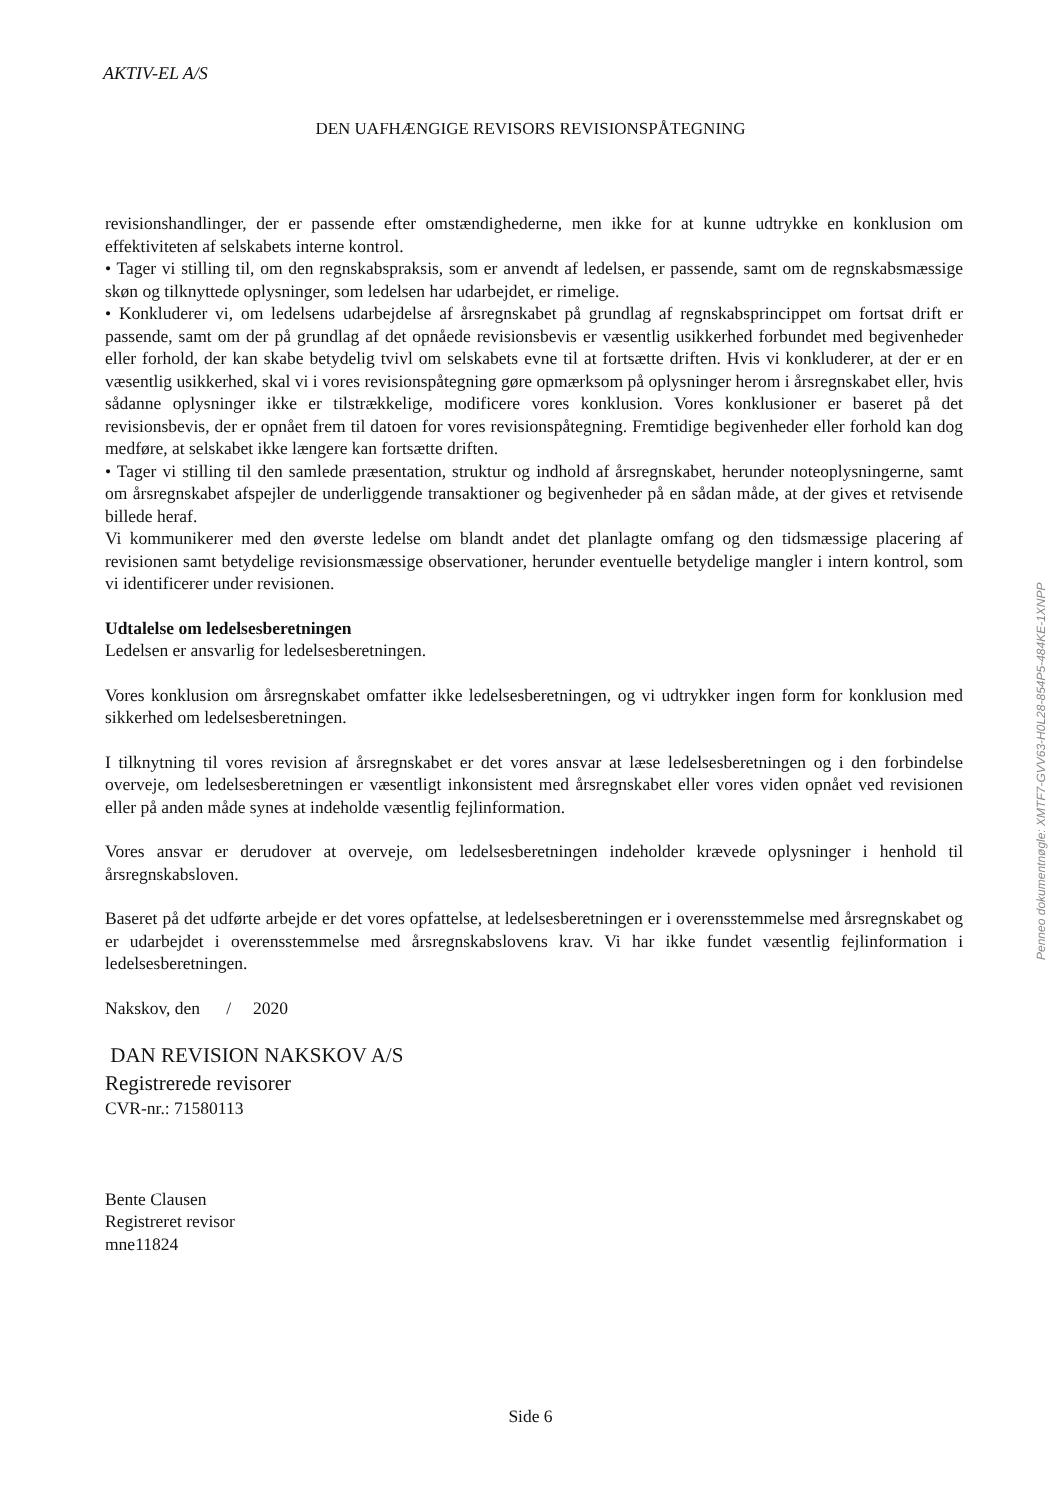AKTIV-EL A/S
DEN UAFHÆNGIGE REVISORS REVISIONSPÅTEGNING
revisionshandlinger, der er passende efter omstændighederne, men ikke for at kunne udtrykke en konklusion om effektiviteten af selskabets interne kontrol.
• Tager vi stilling til, om den regnskabspraksis, som er anvendt af ledelsen, er passende, samt om de regnskabsmæssige skøn og tilknyttede oplysninger, som ledelsen har udarbejdet, er rimelige.
• Konkluderer vi, om ledelsens udarbejdelse af årsregnskabet på grundlag af regnskabsprincippet om fortsat drift er passende, samt om der på grundlag af det opnåede revisionsbevis er væsentlig usikkerhed forbundet med begivenheder eller forhold, der kan skabe betydelig tvivl om selskabets evne til at fortsætte driften. Hvis vi konkluderer, at der er en væsentlig usikkerhed, skal vi i vores revisionspåtegning gøre opmærksom på oplysninger herom i årsregnskabet eller, hvis sådanne oplysninger ikke er tilstrækkelige, modificere vores konklusion. Vores konklusioner er baseret på det revisionsbevis, der er opnået frem til datoen for vores revisionspåtegning. Fremtidige begivenheder eller forhold kan dog medføre, at selskabet ikke længere kan fortsætte driften.
• Tager vi stilling til den samlede præsentation, struktur og indhold af årsregnskabet, herunder noteoplysningerne, samt om årsregnskabet afspejler de underliggende transaktioner og begivenheder på en sådan måde, at der gives et retvisende billede heraf.
Vi kommunikerer med den øverste ledelse om blandt andet det planlagte omfang og den tidsmæssige placering af revisionen samt betydelige revisionsmæssige observationer, herunder eventuelle betydelige mangler i intern kontrol, som vi identificerer under revisionen.
Udtalelse om ledelsesberetningen
Ledelsen er ansvarlig for ledelsesberetningen.
Vores konklusion om årsregnskabet omfatter ikke ledelsesberetningen, og vi udtrykker ingen form for konklusion med sikkerhed om ledelsesberetningen.
I tilknytning til vores revision af årsregnskabet er det vores ansvar at læse ledelsesberetningen og i den forbindelse overveje, om ledelsesberetningen er væsentligt inkonsistent med årsregnskabet eller vores viden opnået ved revisionen eller på anden måde synes at indeholde væsentlig fejlinformation.
Vores ansvar er derudover at overveje, om ledelsesberetningen indeholder krævede oplysninger i henhold til årsregnskabsloven.
Baseret på det udførte arbejde er det vores opfattelse, at ledelsesberetningen er i overensstemmelse med årsregnskabet og er udarbejdet i overensstemmelse med årsregnskabslovens krav. Vi har ikke fundet væsentlig fejlinformation i ledelsesberetningen.
Nakskov, den / 2020
DAN REVISION NAKSKOV A/S
Registrerede revisorer
CVR-nr.: 71580113
Bente Clausen
Registreret revisor
mne11824
Penneo dokumentnøgle: XMTF7-GVV63-H0L28-854P5-484KE-1XNPP
Side 6